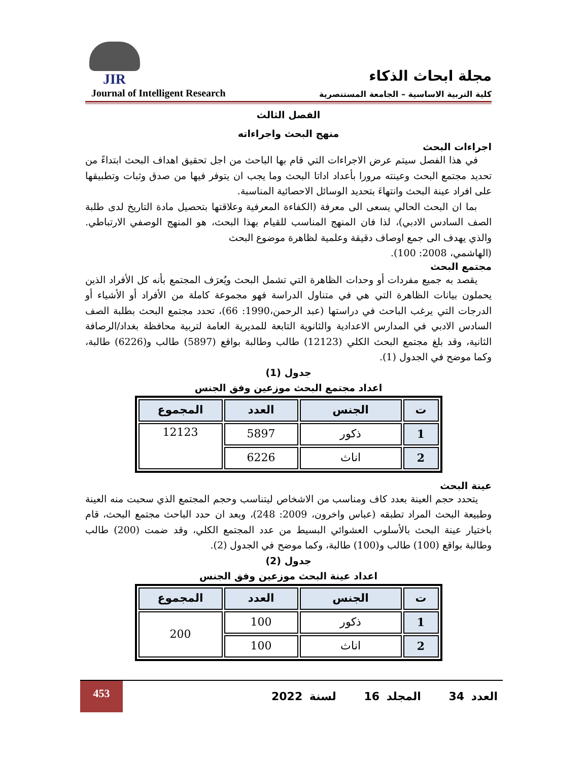JIR
Journal of Intelligent Research
مجلة ابحاث الذكاء
كلية التربية الاساسية – الجامعة المستنصرية
الفصل الثالث
منهج البحث واجراءاته
اجراءات البحث
في هذا الفصل سيتم عرض الاجراءات التي قام بها الباحث من اجل تحقيق اهداف البحث ابتداءً من تحديد مجتمع البحث وعينته مرورا بأعداد اداتا البحث وما يجب ان يتوفر فيها من صدق وثبات وتطبيقها على افراد عينة البحث وانتهاءَ بتحديد الوسائل الاحصائية المناسبة.
بما ان البحث الحالي يسعى الى معرفة (الكفاءة المعرفية وعلاقتها بتحصيل مادة التاريخ لدى طلبة الصف السادس الادبي)، لذا فان المنهج المناسب للقيام بهذا البحث، هو المنهج الوصفي الارتباطي. والذي يهدف الى جمع اوصاف دقيقة وعلمية لظاهرة موضوع البحث
(الهاشمي، 2008: 100).
مجتمع البحث
يقصد به جميع مفردات أو وحدات الظاهرة التي تشمل البحث ويُعرَف المجتمع بأنه كل الأفراد الذين يحملون بيانات الظاهرة التي هي في متناول الدراسة فهو مجموعة كاملة من الأفراد أو الأشياء أو الدرجات التي يرغب الباحث في دراستها (عبد الرحمن،1990: 66)، تحدد مجتمع البحث بطلبة الصف السادس الادبي في المدارس الاعدادية والثانوية التابعة للمديرية العامة لتربية محافظة بغداد/الرصافة الثانية، وقد بلغ مجتمع البحث الكلي (12123) طالب وطالبة بواقع (5897) طالب و(6226) طالبة، وكما موضح في الجدول (1).
جدول (1)
اعداد مجتمع البحث موزعين وفق الجنس
| ت | الجنس | العدد | المجموع |
| --- | --- | --- | --- |
| 1 | ذكور | 5897 | 12123 |
| 2 | اناث | 6226 | |
عينة البحث
يتحدد حجم العينة بعدد كاف ومناسب من الاشخاص ليتناسب وحجم المجتمع الذي سحبت منه العينة وطبيعة البحث المراد تطبقه (عباس واخرون، 2009: 248)، وبعد ان حدد الباحث مجتمع البحث، قام باختيار عينة البحث بالأسلوب العشوائي البسيط من عدد المجتمع الكلي، وقد ضمت (200) طالب وطالبة بواقع (100) طالب و(100) طالبة، وكما موضح في الجدول (2).
جدول (2)
اعداد عينة البحث موزعين وفق الجنس
| ت | الجنس | العدد | المجموع |
| --- | --- | --- | --- |
| 1 | ذكور | 100 | 200 |
| 2 | اناث | 100 | |
453
العدد 34 المجلد 16 لسنة 2022